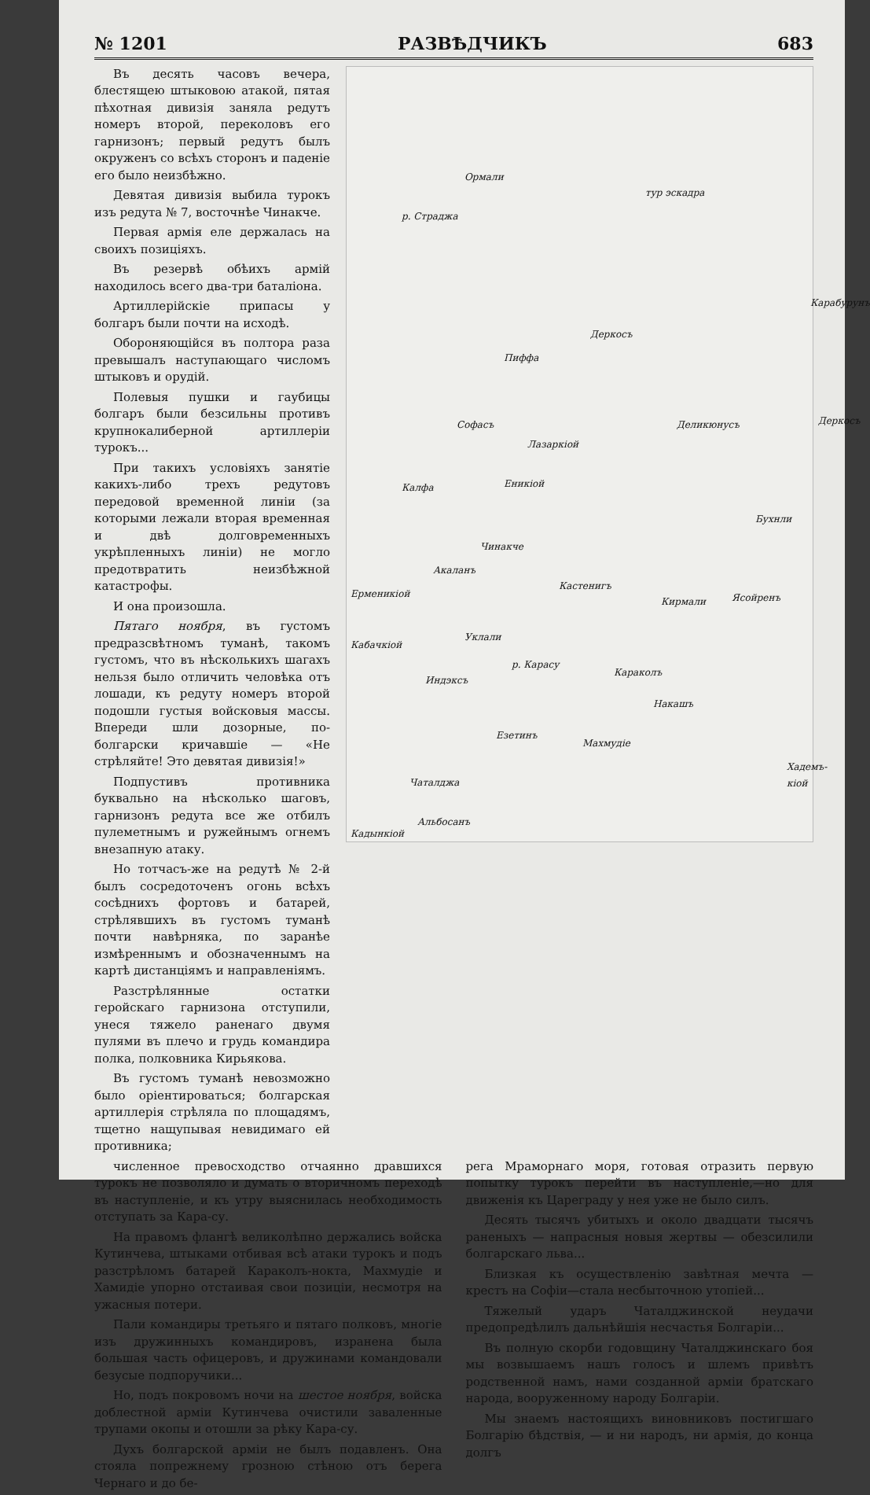№ 1201 РАЗВѢДЧИКЪ 683
Въ десять часовъ вечера, блестящею штыковою атакой, пятая пѣхотная дивизія заняла редутъ номеръ второй, переколовъ его гарнизонъ; первый редутъ былъ окруженъ со всѣхъ сторонъ и паденіе его было неизбѣжно.
Девятая дивизія выбила турокъ изъ редута № 7, восточнѣе Чинакче.
Первая армія еле держалась на своихъ позиціяхъ.
Въ резервѣ обѣихъ армій находилось всего два-три баталіона.
Артиллерійскіе припасы у болгаръ были почти на исходѣ.
Обороняющійся въ полтора раза превышалъ наступающаго числомъ штыковъ и орудій.
Полевыя пушки и гаубицы болгаръ были безсильны противъ крупнокалиберной артиллеріи турокъ...
При такихъ условіяхъ занятіе какихъ-либо трехъ редутовъ передовой временной линіи (за которыми лежали вторая временная и двѣ долговременныхъ укрѣпленныхъ линіи) не могло предотвратить неизбѣжной катастрофы.
И она произошла.
Пятаго ноября, въ густомъ предразсвѣтномъ туманѣ, такомъ густомъ, что въ нѣсколькихъ шагахъ нельзя было отличить человѣка отъ лошади, къ редуту номеръ второй подошли густыя войсковыя массы. Впереди шли дозорные, по-болгарски кричавшіе — «Не стрѣляйте! Это девятая дивизія!»
Подпустивъ противника буквально на нѣсколько шаговъ, гарнизонъ редута все же отбилъ пулеметнымъ и ружейнымъ огнемъ внезапную атаку.
Но тотчасъ-же на редутѣ № 2-й былъ сосредоточенъ огонь всѣхъ сосѣднихъ фортовъ и батарей, стрѣлявшихъ въ густомъ туманѣ почти навѣрняка, по заранѣе измѣреннымъ и обозначеннымъ на картѣ дистанціямъ и направленіямъ.
Разстрѣлянные остатки геройскаго гарнизона отступили, унеся тяжело раненаго двумя пулями въ плечо и грудь командира полка, полковника Кирьякова.
Въ густомъ туманѣ невозможно было оріентироваться; болгарская артиллерія стрѣляла по площадямъ, тщетно нащупывая невидимаго ей противника;
Ормали
тур эскадра
р. Страджа
Карабурунъ
Деркосъ
Пиффа
Софасъ
Лазаркіой
Деликюнусъ Деркосъ
Калфа Еникіой
Бухнли
Чинакче
Акаланъ
Кастенигъ
Ясойренъ Ерменикіой
Кирмали
Кабачкіой
Уклали
р. Карасу
Караколъ
Индэксъ
Накашъ
Езетинъ
Махмудіе
Хадемъ-кіой
Чаталджа
Альбосанъ
Кадынкіой
численное превосходство отчаянно дравшихся турокъ не позволяло и думать о вторичномъ переходѣ въ наступленіе, и къ утру выяснилась необходимость отступать за Кара-су.
На правомъ флангѣ великолѣпно держались войска Кутинчева, штыками отбивая всѣ атаки турокъ и подъ разстрѣломъ батарей Караколъ-нокта, Махмудіе и Хамидіе упорно отстаивая свои позиціи, несмотря на ужасныя потери.
Пали командиры третьяго и пятаго полковъ, многіе изъ дружинныхъ командировъ, изранена была большая часть офицеровъ, и дружинами командовали безусые подпоручики...
Но, подъ покровомъ ночи на шестое ноября, войска доблестной арміи Кутинчева очистили заваленные трупами окопы и отошли за рѣку Кара-су.
Духъ болгарской арміи не былъ подавленъ. Она стояла попрежнему грозною стѣною отъ берега Чернаго и до бе-
рега Мраморнаго моря, готовая отразить первую попытку турокъ перейти въ наступленіе,—но для движенія къ Цареграду у нея уже не было силъ.
Десять тысячъ убитыхъ и около двадцати тысячъ раненыхъ — напрасныя новыя жертвы — обезсилили болгарскаго льва...
Близкая къ осуществленію завѣтная мечта — крестъ на Софіи—стала несбыточною утопіей...
Тяжелый ударъ Чаталджинской неудачи предопредѣлилъ дальнѣйшія несчастья Болгаріи...
Въ полную скорби годовщину Чаталджинскаго боя мы возвышаемъ нашъ голосъ и шлемъ привѣтъ родственной намъ, нами созданной арміи братскаго народа, вооруженному народу Болгаріи.
Мы знаемъ настоящихъ виновниковъ постигшаго Болгарію бѣдствія, — и ни народъ, ни армія, до конца долгъ